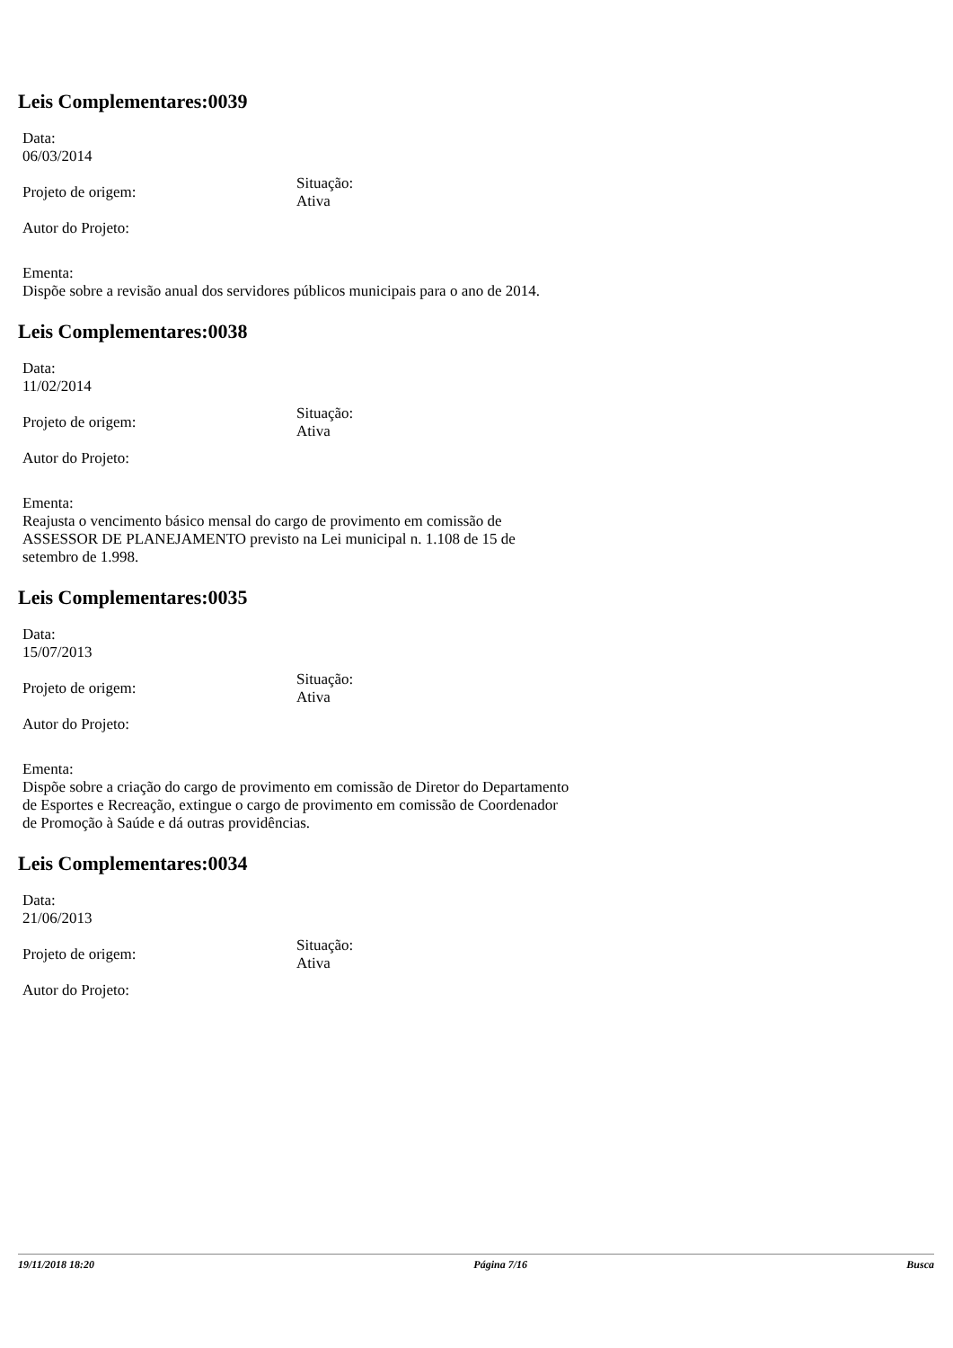Leis Complementares:0039
Data:
06/03/2014
Projeto de origem:
Situação:
Ativa
Autor do Projeto:
Ementa:
Dispõe sobre a revisão anual dos servidores públicos municipais para o ano de 2014.
Leis Complementares:0038
Data:
11/02/2014
Projeto de origem:
Situação:
Ativa
Autor do Projeto:
Ementa:
Reajusta o vencimento básico mensal do cargo de provimento em comissão de ASSESSOR DE PLANEJAMENTO previsto na Lei municipal n. 1.108 de 15 de setembro de 1.998.
Leis Complementares:0035
Data:
15/07/2013
Projeto de origem:
Situação:
Ativa
Autor do Projeto:
Ementa:
Dispõe sobre a criação do cargo de provimento em comissão de Diretor do Departamento de Esportes e Recreação, extingue o cargo de provimento em comissão de Coordenador de Promoção à Saúde e dá outras providências.
Leis Complementares:0034
Data:
21/06/2013
Projeto de origem:
Situação:
Ativa
Autor do Projeto:
19/11/2018 18:20 Página 7/16 Busca